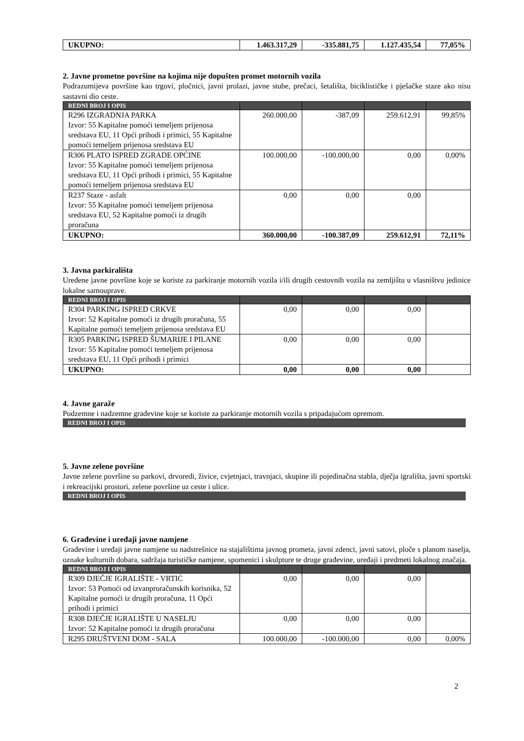| UKUPNO: | 1.463.317,29 | -335.881,75 | 1.127.435,54 | 77,05% |
2. Javne prometne površine na kojima nije dopušten promet motornih vozila
Podrazumijeva površine kao trgovi, pločnici, javni prolazi, javne stube, prečaci, šetališta, biciklističke i pješačke staze ako nisu sastavni dio ceste.
| REDNI BROJ I OPIS | | | | |
| --- | --- | --- | --- | --- |
| R296 IZGRADNJA PARKA Izvor: 55 Kapitalne pomoći temeljem prijenosa sredstava EU, 11 Opći prihodi i primici, 55 Kapitalne pomoći temeljem prijenosa sredstava EU | 260.000,00 | -387,09 | 259.612,91 | 99,85% |
| R306 PLATO ISPRED ZGRADE OPĆINE Izvor: 55 Kapitalne pomoći temeljem prijenosa sredstava EU, 11 Opći prihodi i primici, 55 Kapitalne pomoći temeljem prijenosa sredstava EU | 100.000,00 | -100.000,00 | 0,00 | 0,00% |
| R237 Staze - asfalt Izvor: 55 Kapitalne pomoći temeljem prijenosa sredstava EU, 52 Kapitalne pomoći iz drugih proračuna | 0,00 | 0,00 | 0,00 | |
| UKUPNO: | 360.000,00 | -100.387,09 | 259.612,91 | 72,11% |
3. Javna parkirališta
Uređene javne površine koje se koriste za parkiranje motornih vozila i/ili drugih cestovnih vozila na zemljištu u vlasništvu jedinice lokalne samouprave.
| REDNI BROJ I OPIS | | | | |
| --- | --- | --- | --- | --- |
| R304 PARKING ISPRED CRKVE Izvor: 52 Kapitalne pomoći iz drugih proračuna, 55 Kapitalne pomoći temeljem prijenosa sredstava EU | 0,00 | 0,00 | 0,00 | |
| R305 PARKING ISPRED ŠUMARIJE I PILANE Izvor: 55 Kapitalne pomoći temeljem prijenosa sredstava EU, 11 Opći prihodi i primici | 0,00 | 0,00 | 0,00 | |
| UKUPNO: | 0,00 | 0,00 | 0,00 | |
4. Javne garaže
Podzemne i nadzemne građevine koje se koriste za parkiranje motornih vozila s pripadajućom opremom.
REDNI BROJ I OPIS
5. Javne zelene površine
Javne zelene površine su parkovi, drvoredi, živice, cvjetnjaci, travnjaci, skupine ili pojedinačna stabla, dječja igrališta, javni sportski i rekreacijski prostori, zelene površine uz ceste i ulice.
REDNI BROJ I OPIS
6. Građevine i uređaji javne namjene
Građevine i uređaji javne namjene su nadstrešnice na stajalištima javnog prometa, javni zdenci, javni satovi, ploče s planom naselja, oznake kulturnih dobara, sadržaja turističke namjene, spomenici i skulpture te druge građevine, uređaji i predmeti lokalnog značaja.
| REDNI BROJ I OPIS | | | | |
| --- | --- | --- | --- | --- |
| R309 DJEČJE IGRALIŠTE - VRTIĆ Izvor: 53 Pomoći od izvanproračunskih korisnika, 52 Kapitalne pomoći iz drugih proračuna, 11 Opći prihodi i primici | 0,00 | 0,00 | 0,00 | |
| R308 DJEČJE IGRALIŠTE U NASELJU Izvor: 52 Kapitalne pomoći iz drugih proračuna | 0,00 | 0,00 | 0,00 | |
| R295 DRUŠTVENI DOM - SALA | 100.000,00 | -100.000,00 | 0,00 | 0,00% |
2